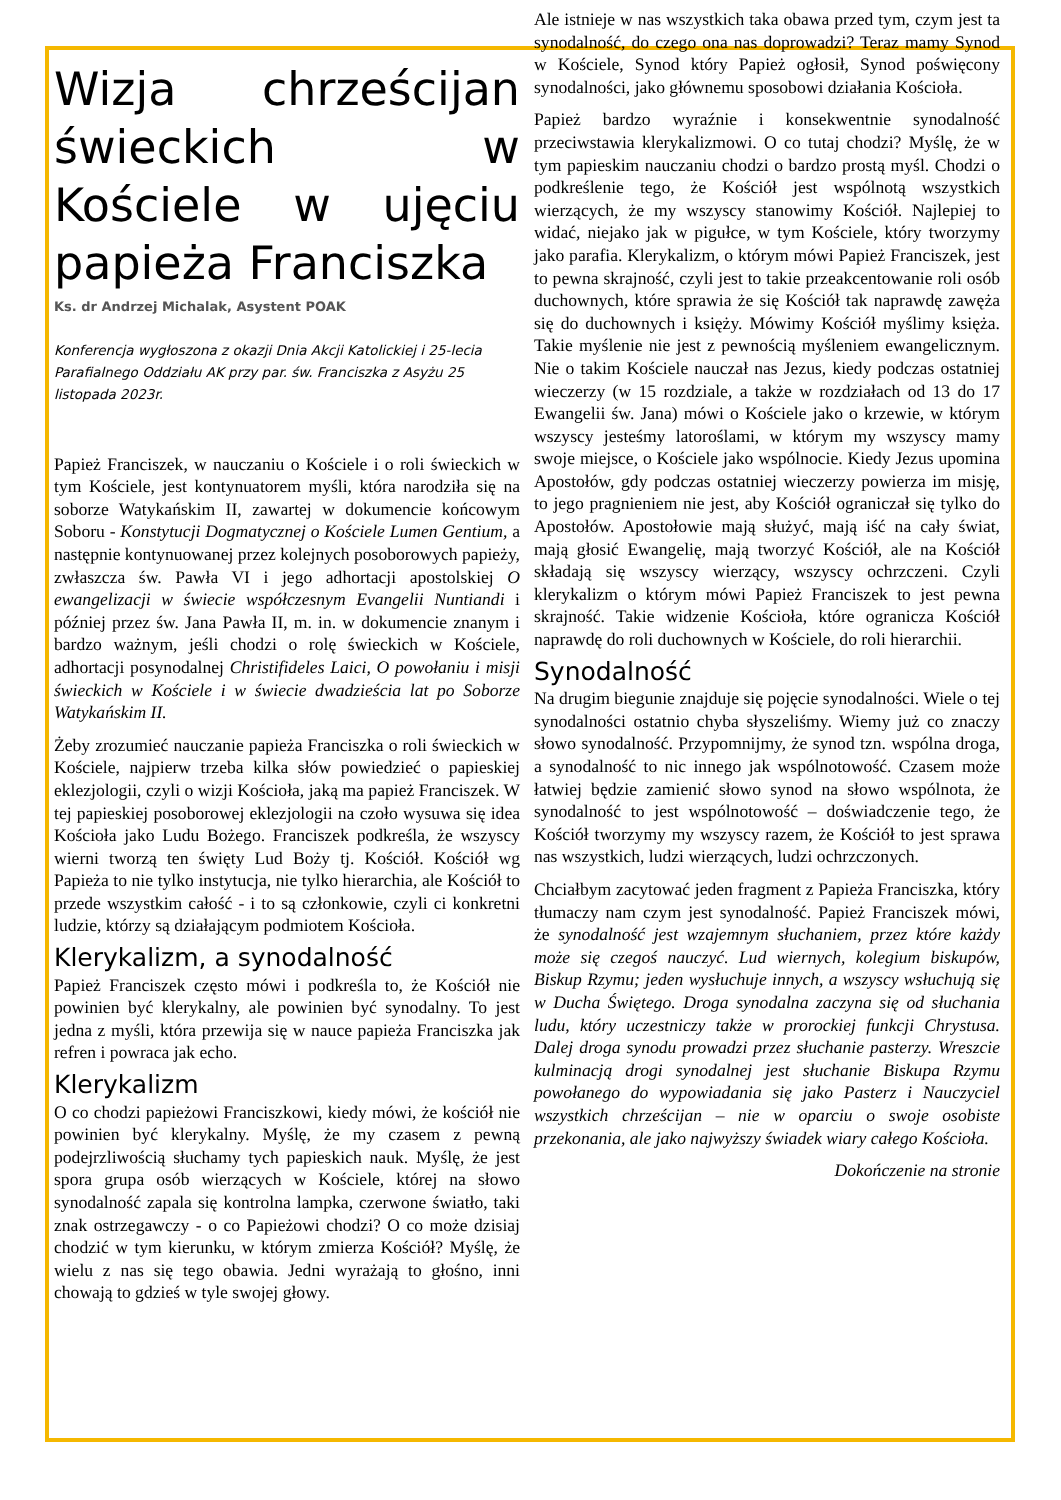Wizja chrześcijan świeckich w Kościele w ujęciu papieża Franciszka
Ks. dr Andrzej Michalak, Asystent POAK
Konferencja wygłoszona z okazji Dnia Akcji Katolickiej i 25-lecia Parafialnego Oddziału AK przy par. św. Franciszka z Asyżu 25 listopada 2023r.
Papież Franciszek, w nauczaniu o Kościele i o roli świeckich w tym Kościele, jest kontynuatorem myśli, która narodziła się na soborze Watykańskim II, zawartej w dokumencie końcowym Soboru - Konstytucji Dogmatycznej o Kościele Lumen Gentium, a następnie kontynuowanej przez kolejnych posoborowych papieży, zwłaszcza św. Pawła VI i jego adhortacji apostolskiej O ewangelizacji w świecie współczesnym Evangelii Nuntiandi i później przez św. Jana Pawła II, m. in. w dokumencie znanym i bardzo ważnym, jeśli chodzi o rolę świeckich w Kościele, adhortacji posynodalnej Christifideles Laici, O powołaniu i misji świeckich w Kościele i w świecie dwadzieścia lat po Soborze Watykańskim II.
Żeby zrozumieć nauczanie papieża Franciszka o roli świeckich w Kościele, najpierw trzeba kilka słów powiedzieć o papieskiej eklezjologii, czyli o wizji Kościoła, jaką ma papież Franciszek. W tej papieskiej posoborowej eklezjologii na czoło wysuwa się idea Kościoła jako Ludu Bożego. Franciszek podkreśla, że wszyscy wierni tworzą ten święty Lud Boży tj. Kościół. Kościół wg Papieża to nie tylko instytucja, nie tylko hierarchia, ale Kościół to przede wszystkim całość - i to są członkowie, czyli ci konkretni ludzie, którzy są działającym podmiotem Kościoła.
Klerykalizm, a synodalność
Papież Franciszek często mówi i podkreśla to, że Kościół nie powinien być klerykalny, ale powinien być synodalny. To jest jedna z myśli, która przewija się w nauce papieża Franciszka jak refren i powraca jak echo.
Klerykalizm
O co chodzi papieżowi Franciszkowi, kiedy mówi, że kościół nie powinien być klerykalny. Myślę, że my czasem z pewną podejrzliwością słuchamy tych papieskich nauk. Myślę, że jest spora grupa osób wierzących w Kościele, której na słowo synodalność zapala się kontrolna lampka, czerwone światło, taki znak ostrzegawczy - o co Papieżowi chodzi? O co może dzisiaj chodzić w tym kierunku, w którym zmierza Kościół? Myślę, że wielu z nas się tego obawia. Jedni wyrażają to głośno, inni chowają to gdzieś w tyle swojej głowy.
Ale istnieje w nas wszystkich taka obawa przed tym, czym jest ta synodalność, do czego ona nas doprowadzi? Teraz mamy Synod w Kościele, Synod który Papież ogłosił, Synod poświęcony synodalności, jako głównemu sposobowi działania Kościoła.
Papież bardzo wyraźnie i konsekwentnie synodalność przeciwstawia klerykalizmowi. O co tutaj chodzi? Myślę, że w tym papieskim nauczaniu chodzi o bardzo prostą myśl. Chodzi o podkreślenie tego, że Kościół jest wspólnotą wszystkich wierzących, że my wszyscy stanowimy Kościół. Najlepiej to widać, niejako jak w pigułce, w tym Kościele, który tworzymy jako parafia. Klerykalizm, o którym mówi Papież Franciszek, jest to pewna skrajność, czyli jest to takie przeakcentowanie roli osób duchownych, które sprawia że się Kościół tak naprawdę zawęża się do duchownych i księży. Mówimy Kościół myślimy księża. Takie myślenie nie jest z pewnością myśleniem ewangelicznym. Nie o takim Kościele nauczał nas Jezus, kiedy podczas ostatniej wieczerzy (w 15 rozdziale, a także w rozdziałach od 13 do 17 Ewangelii św. Jana) mówi o Kościele jako o krzewie, w którym wszyscy jesteśmy latoroślami, w którym my wszyscy mamy swoje miejsce, o Kościele jako wspólnocie. Kiedy Jezus upomina Apostołów, gdy podczas ostatniej wieczerzy powierza im misję, to jego pragnieniem nie jest, aby Kościół ograniczał się tylko do Apostołów. Apostołowie mają służyć, mają iść na cały świat, mają głosić Ewangelię, mają tworzyć Kościół, ale na Kościół składają się wszyscy wierzący, wszyscy ochrzczeni. Czyli klerykalizm o którym mówi Papież Franciszek to jest pewna skrajność. Takie widzenie Kościoła, które ogranicza Kościół naprawdę do roli duchownych w Kościele, do roli hierarchii.
Synodalność
Na drugim biegunie znajduje się pojęcie synodalności. Wiele o tej synodalności ostatnio chyba słyszeliśmy. Wiemy już co znaczy słowo synodalność. Przypomnijmy, że synod tzn. wspólna droga, a synodalność to nic innego jak wspólnotowość. Czasem może łatwiej będzie zamienić słowo synod na słowo wspólnota, że synodalność to jest wspólnotowość – doświadczenie tego, że Kościół tworzymy my wszyscy razem, że Kościół to jest sprawa nas wszystkich, ludzi wierzących, ludzi ochrzczonych.
Chciałbym zacytować jeden fragment z Papieża Franciszka, który tłumaczy nam czym jest synodalność. Papież Franciszek mówi, że synodalność jest wzajemnym słuchaniem, przez które każdy może się czegoś nauczyć. Lud wiernych, kolegium biskupów, Biskup Rzymu; jeden wysłuchuje innych, a wszyscy wsłuchują się w Ducha Świętego. Droga synodalna zaczyna się od słuchania ludu, który uczestniczy także w prorockiej funkcji Chrystusa. Dalej droga synodu prowadzi przez słuchanie pasterzy. Wreszcie kulminacją drogi synodalnej jest słuchanie Biskupa Rzymu powołanego do wypowiadania się jako Pasterz i Nauczyciel wszystkich chrześcijan – nie w oparciu o swoje osobiste przekonania, ale jako najwyższy świadek wiary całego Kościoła.
Dokończenie na stronie